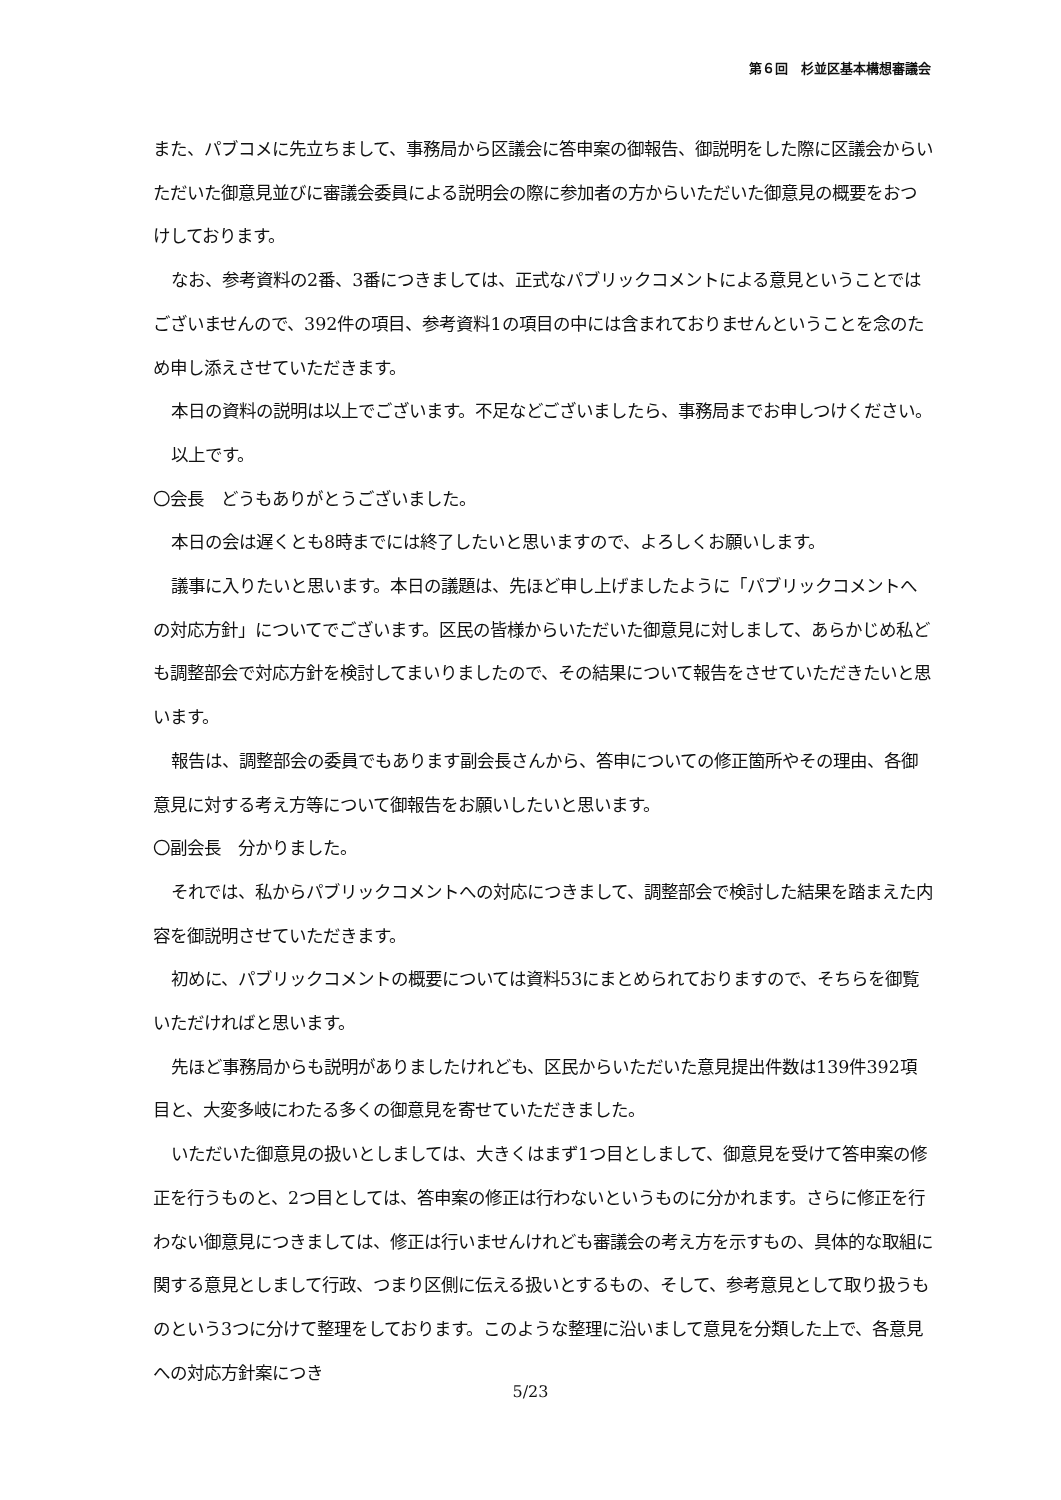第６回　杉並区基本構想審議会
また、パブコメに先立ちまして、事務局から区議会に答申案の御報告、御説明をした際に区議会からいただいた御意見並びに審議会委員による説明会の際に参加者の方からいただいた御意見の概要をおつけしております。
なお、参考資料の2番、3番につきましては、正式なパブリックコメントによる意見ということではございませんので、392件の項目、参考資料1の項目の中には含まれておりませんということを念のため申し添えさせていただきます。
本日の資料の説明は以上でございます。不足などございましたら、事務局までお申しつけください。
以上です。
〇会長　どうもありがとうございました。
本日の会は遅くとも8時までには終了したいと思いますので、よろしくお願いします。
議事に入りたいと思います。本日の議題は、先ほど申し上げましたように「パブリックコメントへの対応方針」についてでございます。区民の皆様からいただいた御意見に対しまして、あらかじめ私ども調整部会で対応方針を検討してまいりましたので、その結果について報告をさせていただきたいと思います。
報告は、調整部会の委員でもあります副会長さんから、答申についての修正箇所やその理由、各御意見に対する考え方等について御報告をお願いしたいと思います。
〇副会長　分かりました。
それでは、私からパブリックコメントへの対応につきまして、調整部会で検討した結果を踏まえた内容を御説明させていただきます。
初めに、パブリックコメントの概要については資料53にまとめられておりますので、そちらを御覧いただければと思います。
先ほど事務局からも説明がありましたけれども、区民からいただいた意見提出件数は139件392項目と、大変多岐にわたる多くの御意見を寄せていただきました。
いただいた御意見の扱いとしましては、大きくはまず1つ目としまして、御意見を受けて答申案の修正を行うものと、2つ目としては、答申案の修正は行わないというものに分かれます。さらに修正を行わない御意見につきましては、修正は行いませんけれども審議会の考え方を示すもの、具体的な取組に関する意見としまして行政、つまり区側に伝える扱いとするもの、そして、参考意見として取り扱うものという3つに分けて整理をしております。このような整理に沿いまして意見を分類した上で、各意見への対応方針案につき
5/23